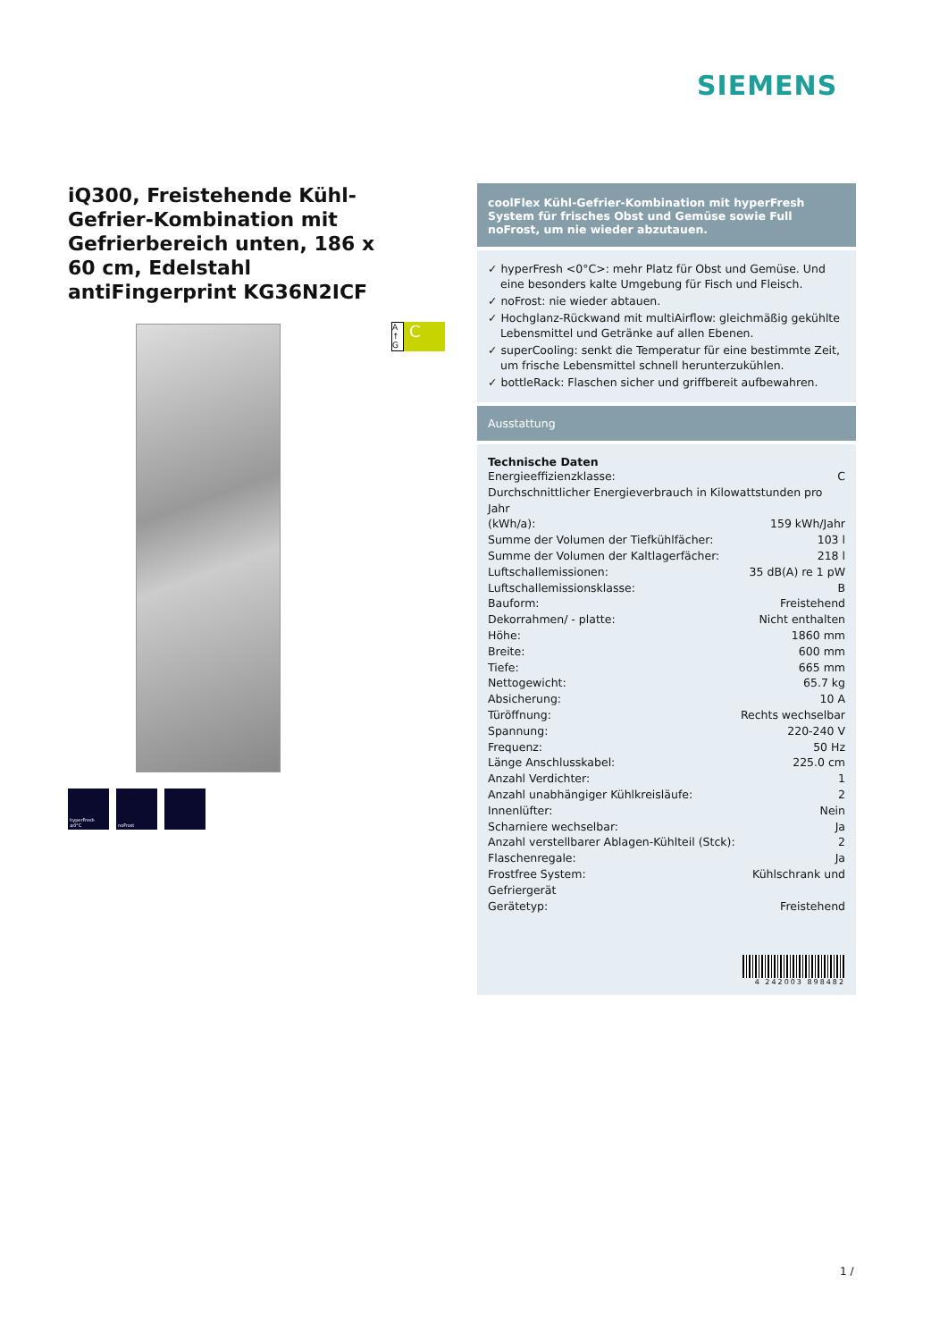SIEMENS
iQ300, Freistehende Kühl-Gefrier-Kombination mit Gefrierbereich unten, 186 x 60 cm, Edelstahl antiFingerprint KG36N2ICF
hyperFresh ±0°C noFrost
A ↑ G
C
coolFlex Kühl-Gefrier-Kombination mit hyperFresh System für frisches Obst und Gemüse sowie Full noFrost, um nie wieder abzutauen.
✓ hyperFresh <0°C>: mehr Platz für Obst und Gemüse. Und eine besonders kalte Umgebung für Fisch und Fleisch.
✓ noFrost: nie wieder abtauen.
✓ Hochglanz-Rückwand mit multiAirflow: gleichmäßig gekühlte Lebensmittel und Getränke auf allen Ebenen.
✓ superCooling: senkt die Temperatur für eine bestimmte Zeit, um frische Lebensmittel schnell herunterzukühlen.
✓ bottleRack: Flaschen sicher und griffbereit aufbewahren.
Ausstattung
Technische Daten
| Energieeffizienzklasse: | C |
| Durchschnittlicher Energieverbrauch in Kilowattstunden pro Jahr | |
| (kWh/a): | 159 kWh/Jahr |
| Summe der Volumen der Tiefkühlfächer: | 103 l |
| Summe der Volumen der Kaltlagerfächer: | 218 l |
| Luftschallemissionen: | 35 dB(A) re 1 pW |
| Luftschallemissionsklasse: | B |
| Bauform: | Freistehend |
| Dekorrahmen/ - platte: | Nicht enthalten |
| Höhe: | 1860 mm |
| Breite: | 600 mm |
| Tiefe: | 665 mm |
| Nettogewicht: | 65.7 kg |
| Absicherung: | 10 A |
| Türöffnung: | Rechts wechselbar |
| Spannung: | 220-240 V |
| Frequenz: | 50 Hz |
| Länge Anschlusskabel: | 225.0 cm |
| Anzahl Verdichter: | 1 |
| Anzahl unabhängiger Kühlkreisläufe: | 2 |
| Innenlüfter: | Nein |
| Scharniere wechselbar: | Ja |
| Anzahl verstellbarer Ablagen-Kühlteil (Stck): | 2 |
| Flaschenregale: | Ja |
| Frostfree System: | Kühlschrank und |
| Gefriergerät | |
| Gerätetyp: | Freistehend |
4 242003 898482
1 /